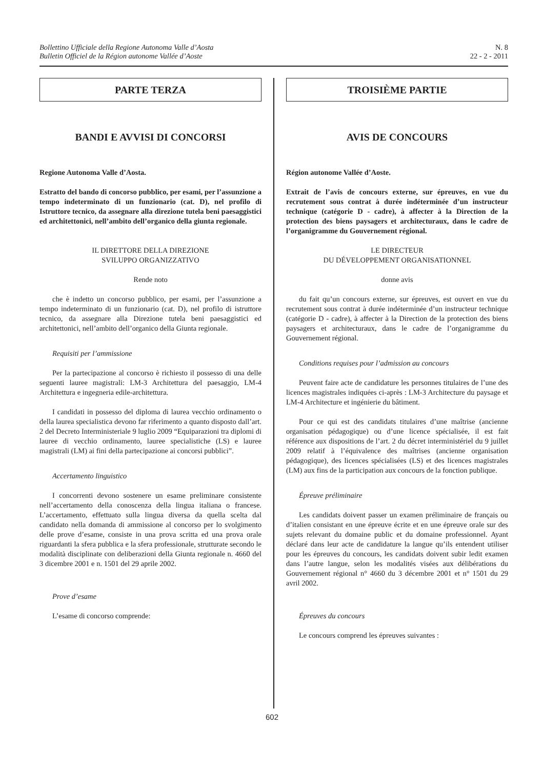Bollettino Ufficiale della Regione Autonoma Valle d’Aosta
Bulletin Officiel de la Région autonome Vallée d’Aoste
N. 8
22 - 2 - 2011
PARTE TERZA
BANDI E AVVISI DI CONCORSI
Regione Autonoma Valle d’Aosta.
Estratto del bando di concorso pubblico, per esami, per l’assunzione a tempo indeterminato di un funzionario (cat. D), nel profilo di Istruttore tecnico, da assegnare alla direzione tutela beni paesaggistici ed architettonici, nell’ambito dell’organico della giunta regionale.
IL DIRETTORE DELLA DIREZIONE
SVILUPPO ORGANIZZATIVO
Rende noto
che è indetto un concorso pubblico, per esami, per l’assunzione a tempo indeterminato di un funzionario (cat. D), nel profilo di istruttore tecnico, da assegnare alla Direzione tutela beni paesaggistici ed architettonici, nell’ambito dell’organico della Giunta regionale.
Requisiti per l’ammissione
Per la partecipazione al concorso è richiesto il possesso di una delle seguenti lauree magistrali: LM-3 Architettura del paesaggio, LM-4 Architettura e ingegneria edile-architettura.
I candidati in possesso del diploma di laurea vecchio ordinamento o della laurea specialistica devono far riferimento a quanto disposto dall’art. 2 del Decreto Interministeriale 9 luglio 2009 “Equiparazioni tra diplomi di lauree di vecchio ordinamento, lauree specialistiche (LS) e lauree magistrali (LM) ai fini della partecipazione ai concorsi pubblici”.
Accertamento linguistico
I concorrenti devono sostenere un esame preliminare consistente nell’accertamento della conoscenza della lingua italiana o francese. L’accertamento, effettuato sulla lingua diversa da quella scelta dal candidato nella domanda di ammissione al concorso per lo svolgimento delle prove d’esame, consiste in una prova scritta ed una prova orale riguardanti la sfera pubblica e la sfera professionale, strutturate secondo le modalità disciplinate con deliberazioni della Giunta regionale n. 4660 del 3 dicembre 2001 e n. 1501 del 29 aprile 2002.
Prove d’esame
L’esame di concorso comprende:
TROISIÈME PARTIE
AVIS DE CONCOURS
Région autonome Vallée d’Aoste.
Extrait de l’avis de concours externe, sur épreuves, en vue du recrutement sous contrat à durée indéterminée d’un instructeur technique (catégorie D - cadre), à affecter à la Direction de la protection des biens paysagers et architecturaux, dans le cadre de l’organigramme du Gouvernement régional.
LE DIRECTEUR
DU DÉVELOPPEMENT ORGANISATIONNEL
donne avis
du fait qu’un concours externe, sur épreuves, est ouvert en vue du recrutement sous contrat à durée indéterminée d’un instructeur technique (catégorie D - cadre), à affecter à la Direction de la protection des biens paysagers et architecturaux, dans le cadre de l’organigramme du Gouvernement régional.
Conditions requises pour l’admission au concours
Peuvent faire acte de candidature les personnes titulaires de l’une des licences magistrales indiquées ci-après : LM-3 Architecture du paysage et LM-4 Architecture et ingénierie du bâtiment.
Pour ce qui est des candidats titulaires d’une maîtrise (ancienne organisation pédagogique) ou d’une licence spécialisée, il est fait référence aux dispositions de l’art. 2 du décret interministériel du 9 juillet 2009 relatif à l’équivalence des maîtrises (ancienne organisation pédagogique), des licences spécialisées (LS) et des licences magistrales (LM) aux fins de la participation aux concours de la fonction publique.
Épreuve préliminaire
Les candidats doivent passer un examen préliminaire de français ou d’italien consistant en une épreuve écrite et en une épreuve orale sur des sujets relevant du domaine public et du domaine professionnel. Ayant déclaré dans leur acte de candidature la langue qu’ils entendent utiliser pour les épreuves du concours, les candidats doivent subir ledit examen dans l’autre langue, selon les modalités visées aux délibérations du Gouvernement régional n° 4660 du 3 décembre 2001 et n° 1501 du 29 avril 2002.
Épreuves du concours
Le concours comprend les épreuves suivantes :
602